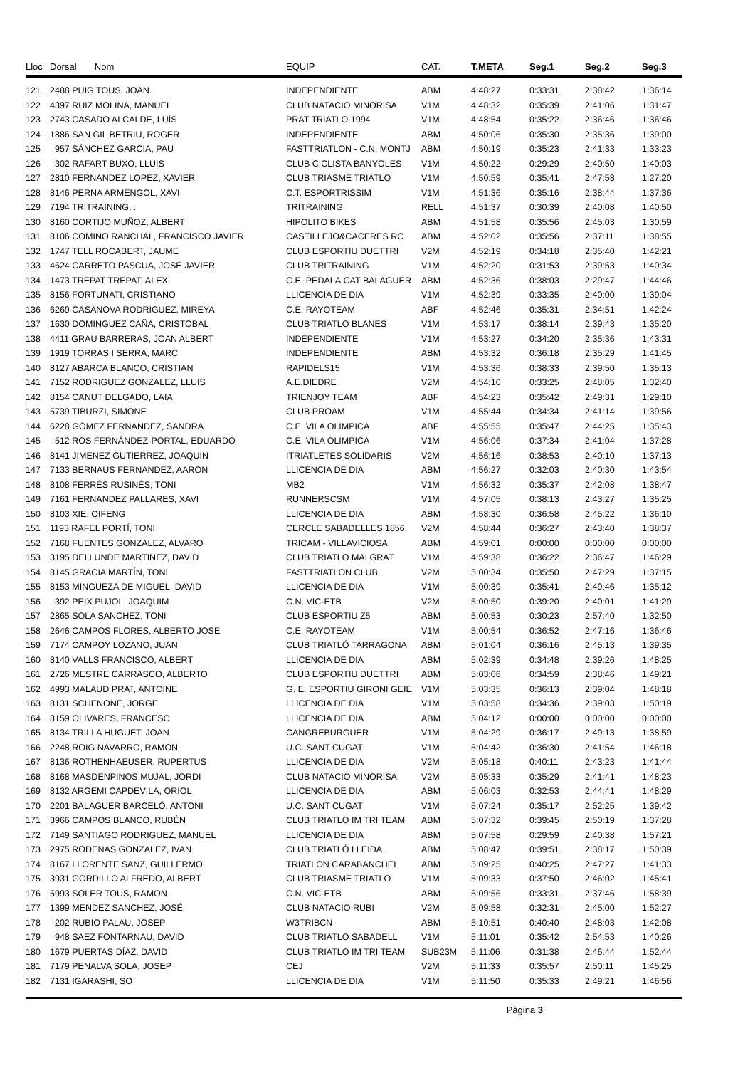| Lloc | Dorsal Nom | EQUIP | CAT. | T.META | Seg.1 | Seg.2 | Seg.3 |
| --- | --- | --- | --- | --- | --- | --- | --- |
| 121 | 2488 PUIG TOUS, JOAN | INDEPENDIENTE | ABM | 4:48:27 | 0:33:31 | 2:38:42 | 1:36:14 |
| 122 | 4397 RUIZ MOLINA, MANUEL | CLUB NATACIO MINORISA | V1M | 4:48:32 | 0:35:39 | 2:41:06 | 1:31:47 |
| 123 | 2743 CASADO ALCALDE, LUÍS | PRAT TRIATLO 1994 | V1M | 4:48:54 | 0:35:22 | 2:36:46 | 1:36:46 |
| 124 | 1886 SAN GIL BETRIU, ROGER | INDEPENDIENTE | ABM | 4:50:06 | 0:35:30 | 2:35:36 | 1:39:00 |
| 125 | 957 SÁNCHEZ GARCIA, PAU | FASTTRIATLON - C.N. MONTJ | ABM | 4:50:19 | 0:35:23 | 2:41:33 | 1:33:23 |
| 126 | 302 RAFART BUXO, LLUIS | CLUB CICLISTA BANYOLES | V1M | 4:50:22 | 0:29:29 | 2:40:50 | 1:40:03 |
| 127 | 2810 FERNANDEZ LOPEZ, XAVIER | CLUB TRIASME TRIATLO | V1M | 4:50:59 | 0:35:41 | 2:47:58 | 1:27:20 |
| 128 | 8146 PERNA ARMENGOL, XAVI | C.T. ESPORTRISSIM | V1M | 4:51:36 | 0:35:16 | 2:38:44 | 1:37:36 |
| 129 | 7194 TRITRAINING, . | TRITRAINING | RELL | 4:51:37 | 0:30:39 | 2:40:08 | 1:40:50 |
| 130 | 8160 CORTIJO MUÑOZ, ALBERT | HIPOLITO BIKES | ABM | 4:51:58 | 0:35:56 | 2:45:03 | 1:30:59 |
| 131 | 8106 COMINO RANCHAL, FRANCISCO JAVIER | CASTILLEJO&CACERES RC | ABM | 4:52:02 | 0:35:56 | 2:37:11 | 1:38:55 |
| 132 | 1747 TELL ROCABERT, JAUME | CLUB ESPORTIU DUETTRI | V2M | 4:52:19 | 0:34:18 | 2:35:40 | 1:42:21 |
| 133 | 4624 CARRETO PASCUA, JOSÉ JAVIER | CLUB TRITRAINING | V1M | 4:52:20 | 0:31:53 | 2:39:53 | 1:40:34 |
| 134 | 1473 TREPAT TREPAT, ALEX | C.E. PEDALA.CAT BALAGUER | ABM | 4:52:36 | 0:38:03 | 2:29:47 | 1:44:46 |
| 135 | 8156 FORTUNATI, CRISTIANO | LLICENCIA DE DIA | V1M | 4:52:39 | 0:33:35 | 2:40:00 | 1:39:04 |
| 136 | 6269 CASANOVA RODRIGUEZ, MIREYA | C.E. RAYOTEAM | ABF | 4:52:46 | 0:35:31 | 2:34:51 | 1:42:24 |
| 137 | 1630 DOMINGUEZ CAÑA, CRISTOBAL | CLUB TRIATLO BLANES | V1M | 4:53:17 | 0:38:14 | 2:39:43 | 1:35:20 |
| 138 | 4411 GRAU BARRERAS, JOAN ALBERT | INDEPENDIENTE | V1M | 4:53:27 | 0:34:20 | 2:35:36 | 1:43:31 |
| 139 | 1919 TORRAS I SERRA, MARC | INDEPENDIENTE | ABM | 4:53:32 | 0:36:18 | 2:35:29 | 1:41:45 |
| 140 | 8127 ABARCA BLANCO, CRISTIAN | RAPIDELS15 | V1M | 4:53:36 | 0:38:33 | 2:39:50 | 1:35:13 |
| 141 | 7152 RODRIGUEZ GONZALEZ, LLUIS | A.E.DIEDRE | V2M | 4:54:10 | 0:33:25 | 2:48:05 | 1:32:40 |
| 142 | 8154 CANUT DELGADO, LAIA | TRIENJOY TEAM | ABF | 4:54:23 | 0:35:42 | 2:49:31 | 1:29:10 |
| 143 | 5739 TIBURZI, SIMONE | CLUB PROAM | V1M | 4:55:44 | 0:34:34 | 2:41:14 | 1:39:56 |
| 144 | 6228 GÓMEZ FERNÁNDEZ, SANDRA | C.E. VILA OLIMPICA | ABF | 4:55:55 | 0:35:47 | 2:44:25 | 1:35:43 |
| 145 | 512 ROS FERNÁNDEZ-PORTAL, EDUARDO | C.E. VILA OLIMPICA | V1M | 4:56:06 | 0:37:34 | 2:41:04 | 1:37:28 |
| 146 | 8141 JIMENEZ GUTIERREZ, JOAQUIN | ITRIATLETES SOLIDARIS | V2M | 4:56:16 | 0:38:53 | 2:40:10 | 1:37:13 |
| 147 | 7133 BERNAUS FERNANDEZ, AARON | LLICENCIA DE DIA | ABM | 4:56:27 | 0:32:03 | 2:40:30 | 1:43:54 |
| 148 | 8108 FERRÉS RUSINÉS, TONI | MB2 | V1M | 4:56:32 | 0:35:37 | 2:42:08 | 1:38:47 |
| 149 | 7161 FERNANDEZ PALLARES, XAVI | RUNNERSCSM | V1M | 4:57:05 | 0:38:13 | 2:43:27 | 1:35:25 |
| 150 | 8103 XIE, QIFENG | LLICENCIA DE DIA | ABM | 4:58:30 | 0:36:58 | 2:45:22 | 1:36:10 |
| 151 | 1193 RAFEL PORTÍ, TONI | CERCLE SABADELLES 1856 | V2M | 4:58:44 | 0:36:27 | 2:43:40 | 1:38:37 |
| 152 | 7168 FUENTES GONZALEZ, ALVARO | TRICAM - VILLAVICIOSA | ABM | 4:59:01 | 0:00:00 | 0:00:00 | 0:00:00 |
| 153 | 3195 DELLUNDE MARTINEZ, DAVID | CLUB TRIATLO MALGRAT | V1M | 4:59:38 | 0:36:22 | 2:36:47 | 1:46:29 |
| 154 | 8145 GRACIA MARTÍN, TONI | FASTTRIATLON CLUB | V2M | 5:00:34 | 0:35:50 | 2:47:29 | 1:37:15 |
| 155 | 8153 MINGUEZA DE MIGUEL, DAVID | LLICENCIA DE DIA | V1M | 5:00:39 | 0:35:41 | 2:49:46 | 1:35:12 |
| 156 | 392 PEIX PUJOL, JOAQUIM | C.N. VIC-ETB | V2M | 5:00:50 | 0:39:20 | 2:40:01 | 1:41:29 |
| 157 | 2865 SOLA SANCHEZ, TONI | CLUB ESPORTIU Z5 | ABM | 5:00:53 | 0:30:23 | 2:57:40 | 1:32:50 |
| 158 | 2646 CAMPOS FLORES, ALBERTO JOSE | C.E. RAYOTEAM | V1M | 5:00:54 | 0:36:52 | 2:47:16 | 1:36:46 |
| 159 | 7174 CAMPOY LOZANO, JUAN | CLUB TRIATLÓ TARRAGONA | ABM | 5:01:04 | 0:36:16 | 2:45:13 | 1:39:35 |
| 160 | 8140 VALLS FRANCISCO, ALBERT | LLICENCIA DE DIA | ABM | 5:02:39 | 0:34:48 | 2:39:26 | 1:48:25 |
| 161 | 2726 MESTRE CARRASCO, ALBERTO | CLUB ESPORTIU DUETTRI | ABM | 5:03:06 | 0:34:59 | 2:38:46 | 1:49:21 |
| 162 | 4993 MALAUD PRAT, ANTOINE | G. E. ESPORTIU GIRONI GEIE | V1M | 5:03:35 | 0:36:13 | 2:39:04 | 1:48:18 |
| 163 | 8131 SCHENONE, JORGE | LLICENCIA DE DIA | V1M | 5:03:58 | 0:34:36 | 2:39:03 | 1:50:19 |
| 164 | 8159 OLIVARES, FRANCESC | LLICENCIA DE DIA | ABM | 5:04:12 | 0:00:00 | 0:00:00 | 0:00:00 |
| 165 | 8134 TRILLA HUGUET, JOAN | CANGREBURGUER | V1M | 5:04:29 | 0:36:17 | 2:49:13 | 1:38:59 |
| 166 | 2248 ROIG NAVARRO, RAMON | U.C. SANT CUGAT | V1M | 5:04:42 | 0:36:30 | 2:41:54 | 1:46:18 |
| 167 | 8136 ROTHENHAEUSER, RUPERTUS | LLICENCIA DE DIA | V2M | 5:05:18 | 0:40:11 | 2:43:23 | 1:41:44 |
| 168 | 8168 MASDENPINOS MUJAL, JORDI | CLUB NATACIO MINORISA | V2M | 5:05:33 | 0:35:29 | 2:41:41 | 1:48:23 |
| 169 | 8132 ARGEMI CAPDEVILA, ORIOL | LLICENCIA DE DIA | ABM | 5:06:03 | 0:32:53 | 2:44:41 | 1:48:29 |
| 170 | 2201 BALAGUER BARCELÓ, ANTONI | U.C. SANT CUGAT | V1M | 5:07:24 | 0:35:17 | 2:52:25 | 1:39:42 |
| 171 | 3966 CAMPOS BLANCO, RUBÉN | CLUB TRIATLO IM TRI TEAM | ABM | 5:07:32 | 0:39:45 | 2:50:19 | 1:37:28 |
| 172 | 7149 SANTIAGO RODRIGUEZ, MANUEL | LLICENCIA DE DIA | ABM | 5:07:58 | 0:29:59 | 2:40:38 | 1:57:21 |
| 173 | 2975 RODENAS GONZALEZ, IVAN | CLUB TRIATLÓ LLEIDA | ABM | 5:08:47 | 0:39:51 | 2:38:17 | 1:50:39 |
| 174 | 8167 LLORENTE SANZ, GUILLERMO | TRIATLON CARABANCHEL | ABM | 5:09:25 | 0:40:25 | 2:47:27 | 1:41:33 |
| 175 | 3931 GORDILLO ALFREDO, ALBERT | CLUB TRIASME TRIATLO | V1M | 5:09:33 | 0:37:50 | 2:46:02 | 1:45:41 |
| 176 | 5993 SOLER TOUS, RAMON | C.N. VIC-ETB | ABM | 5:09:56 | 0:33:31 | 2:37:46 | 1:58:39 |
| 177 | 1399 MENDEZ SANCHEZ, JOSÉ | CLUB NATACIO RUBI | V2M | 5:09:58 | 0:32:31 | 2:45:00 | 1:52:27 |
| 178 | 202 RUBIO PALAU, JOSEP | W3TRIBCN | ABM | 5:10:51 | 0:40:40 | 2:48:03 | 1:42:08 |
| 179 | 948 SAEZ FONTARNAU, DAVID | CLUB TRIATLO SABADELL | V1M | 5:11:01 | 0:35:42 | 2:54:53 | 1:40:26 |
| 180 | 1679 PUERTAS DÍAZ, DAVID | CLUB TRIATLO IM TRI TEAM | SUB23M | 5:11:06 | 0:31:38 | 2:46:44 | 1:52:44 |
| 181 | 7179 PENALVA SOLA, JOSEP | CEJ | V2M | 5:11:33 | 0:35:57 | 2:50:11 | 1:45:25 |
| 182 | 7131 IGARASHI, SO | LLICENCIA DE DIA | V1M | 5:11:50 | 0:35:33 | 2:49:21 | 1:46:56 |
Pàgina 3